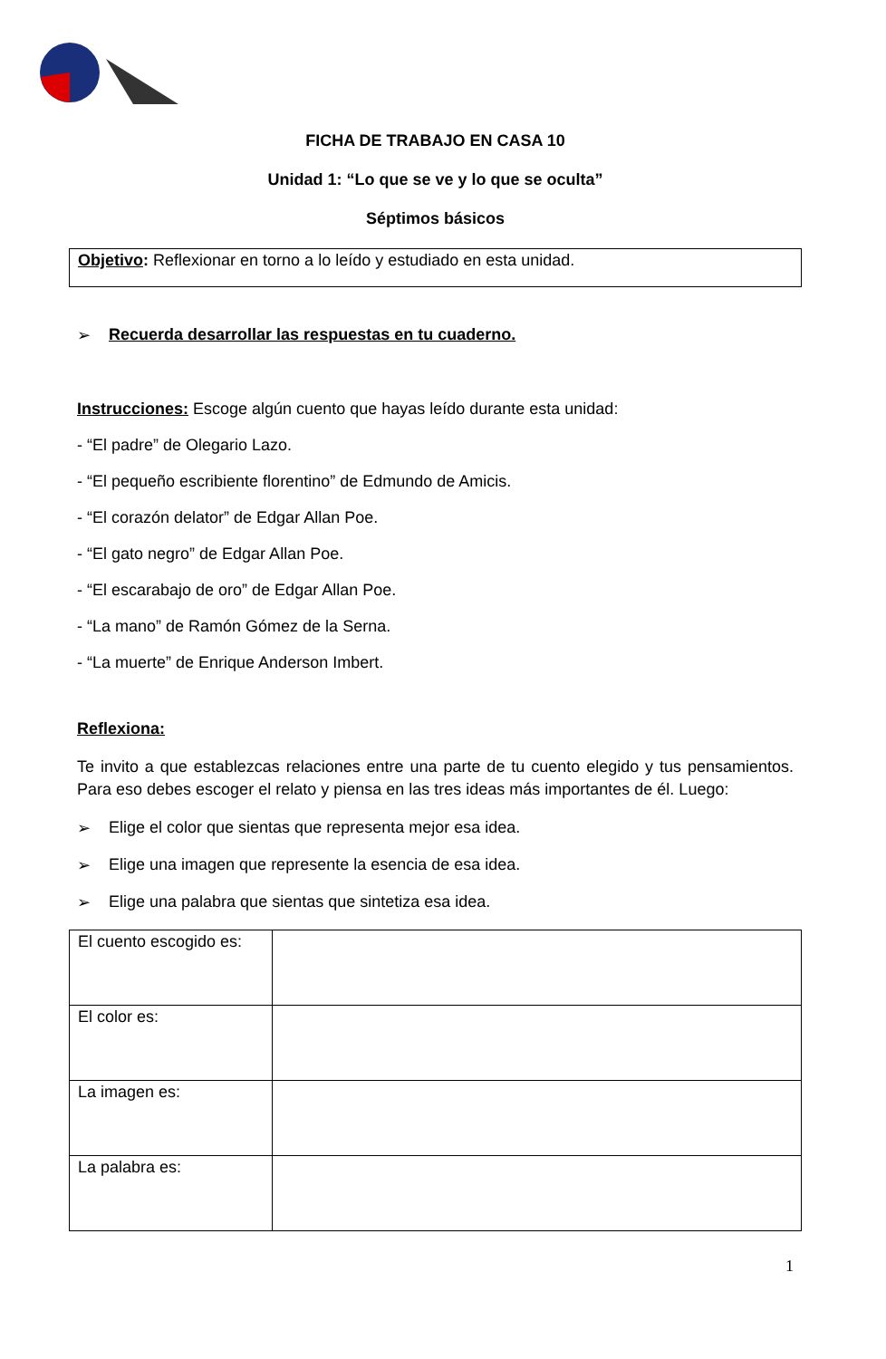FICHA DE TRABAJO EN CASA 10
Unidad 1: “Lo que se ve y lo que se oculta”
Séptimos básicos
Objetivo: Reflexionar en torno a lo leído y estudiado en esta unidad.
➢ Recuerda desarrollar las respuestas en tu cuaderno.
Instrucciones: Escoge algún cuento que hayas leído durante esta unidad:
- “El padre” de Olegario Lazo.
- “El pequeño escribiente florentino” de Edmundo de Amicis.
- “El corazón delator” de Edgar Allan Poe.
- “El gato negro” de Edgar Allan Poe.
- “El escarabajo de oro” de Edgar Allan Poe.
- “La mano” de Ramón Gómez de la Serna.
- “La muerte” de Enrique Anderson Imbert.
Reflexiona:
Te invito a que establezcas relaciones entre una parte de tu cuento elegido y tus pensamientos. Para eso debes escoger el relato y piensa en las tres ideas más importantes de él. Luego:
➢ Elige el color que sientas que representa mejor esa idea.
➢ Elige una imagen que represente la esencia de esa idea.
➢ Elige una palabra que sientas que sintetiza esa idea.
| El cuento escogido es: | |
| El color es: | |
| La imagen es: | |
| La palabra es: | |
1